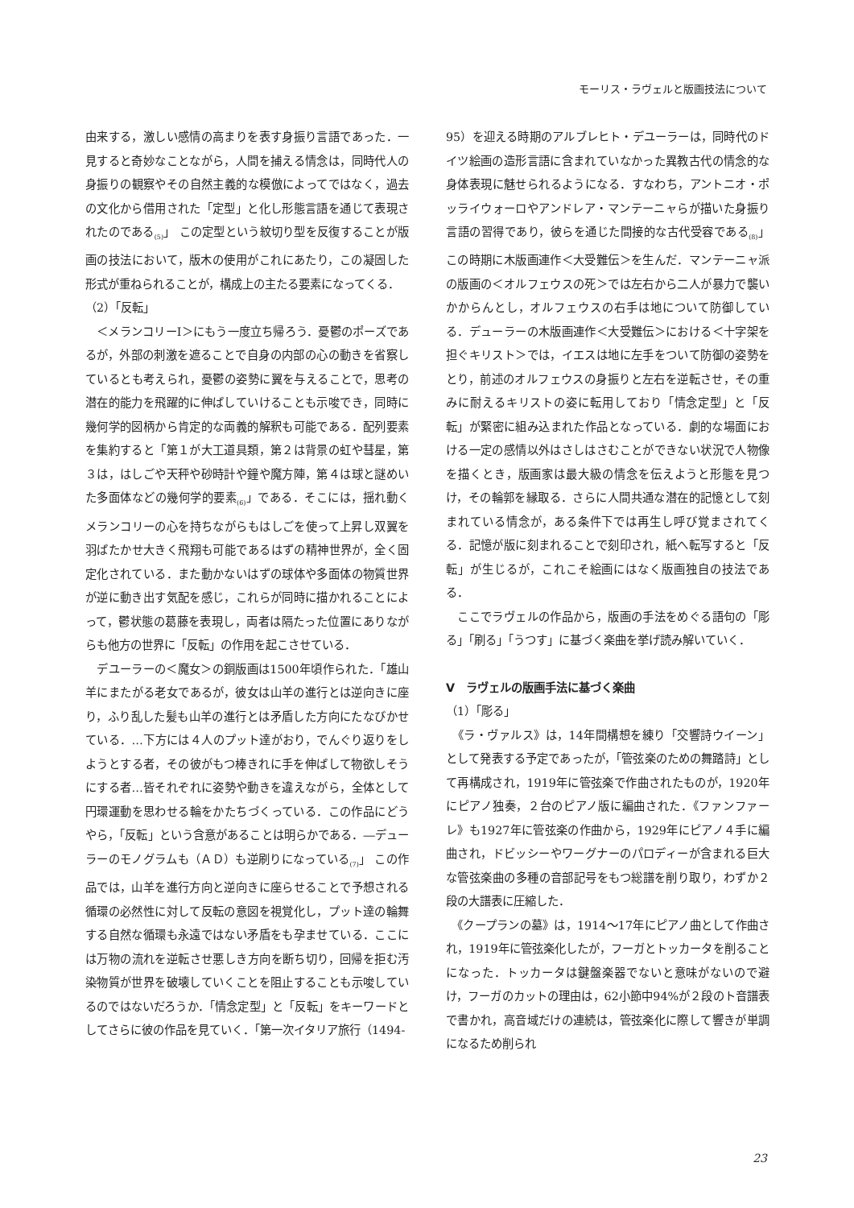モーリス・ラヴェルと版画技法について
由来する，激しい感情の高まりを表す身振り言語であった．一見すると奇妙なことながら，人間を捕える情念は，同時代人の身振りの観察やその自然主義的な模倣によってではなく，過去の文化から借用された「定型」と化し形態言語を通じて表現されたのである<sub>(5)</sub>」 この定型という紋切り型を反復することが版画の技法において，版木の使用がこれにあたり，この凝固した形式が重ねられることが，構成上の主たる要素になってくる．
（2）「反転」
　＜メランコリーⅠ＞にもう一度立ち帰ろう．憂鬱のポーズであるが，外部の刺激を遮ることで自身の内部の心の動きを省察しているとも考えられ，憂鬱の姿勢に翼を与えることで，思考の潜在的能力を飛躍的に伸ばしていけることも示唆でき，同時に幾何学的図柄から肯定的な両義的解釈も可能である．配列要素を集約すると「第１が大工道具類，第２は背景の虹や彗星，第３は，はしごや天秤や砂時計や鐘や魔方陣，第４は球と謎めいた多面体などの幾何学的要素<sub>(6)</sub>」である．そこには，揺れ動くメランコリーの心を持ちながらもはしごを使って上昇し双翼を羽ばたかせ大きく飛翔も可能であるはずの精神世界が，全く固定化されている．また動かないはずの球体や多面体の物質世界が逆に動き出す気配を感じ，これらが同時に描かれることによって，鬱状態の葛藤を表現し，両者は隔たった位置にありながらも他方の世界に「反転」の作用を起こさせている．
　デユーラーの＜魔女＞の銅版画は1500年頃作られた．「雄山羊にまたがる老女であるが，彼女は山羊の進行とは逆向きに座り，ふり乱した髪も山羊の進行とは矛盾した方向にたなびかせている．…下方には４人のプット達がおり，でんぐり返りをしようとする者，その彼がもつ棒きれに手を伸ばして物欲しそうにする者…皆それぞれに姿勢や動きを違えながら，全体として円環運動を思わせる輪をかたちづくっている．この作品にどうやら，「反転」という含意があることは明らかである．―デューラーのモノグラムも（ＡＤ）も逆刷りになっている<sub>(7)</sub>」 この作品では，山羊を進行方向と逆向きに座らせることで予想される循環の必然性に対して反転の意図を視覚化し，プット達の輪舞する自然な循環も永遠ではない矛盾をも孕ませている．ここには万物の流れを逆転させ悪しき方向を断ち切り，回帰を拒む汚染物質が世界を破壊していくことを阻止することも示唆しているのではないだろうか．「情念定型」と「反転」をキーワードとしてさらに彼の作品を見ていく．「第一次イタリア旅行（1494-
95）を迎える時期のアルブレヒト・デユーラーは，同時代のドイツ絵画の造形言語に含まれていなかった異教古代の情念的な身体表現に魅せられるようになる．すなわち，アントニオ・ポッライウォーロやアンドレア・マンテーニャらが描いた身振り言語の習得であり，彼らを通じた間接的な古代受容である<sub>(8)</sub>」この時期に木版画連作＜大受難伝＞を生んだ．マンテーニャ派の版画の＜オルフェウスの死＞では左右から二人が暴力で襲いかからんとし，オルフェウスの右手は地について防御している．デューラーの木版画連作＜大受難伝＞における＜十字架を担ぐキリスト＞では，イエスは地に左手をついて防御の姿勢をとり，前述のオルフェウスの身振りと左右を逆転させ，その重みに耐えるキリストの姿に転用しており「情念定型」と「反転」が緊密に組み込まれた作品となっている．劇的な場面における一定の感情以外はさしはさむことができない状況で人物像を描くとき，版画家は最大級の情念を伝えようと形態を見つけ，その輪郭を縁取る．さらに人間共通な潜在的記憶として刻まれている情念が，ある条件下では再生し呼び覚まされてくる．記憶が版に刻まれることで刻印され，紙へ転写すると「反転」が生じるが，これこそ絵画にはなく版画独自の技法である．
　ここでラヴェルの作品から，版画の手法をめぐる語句の「彫る」「刷る」「うつす」に基づく楽曲を挙げ読み解いていく．
Ⅴ　ラヴェルの版画手法に基づく楽曲
（1）「彫る」
　《ラ・ヴァルス》は，14年間構想を練り「交響詩ウイーン」として発表する予定であったが，「管弦楽のための舞踏詩」として再構成され，1919年に管弦楽で作曲されたものが，1920年にピアノ独奏，２台のピアノ版に編曲された．《ファンファーレ》も1927年に管弦楽の作曲から，1929年にピアノ４手に編曲され，ドビッシーやワーグナーのパロディーが含まれる巨大な管弦楽曲の多種の音部記号をもつ総譜を削り取り，わずか２段の大譜表に圧縮した．
　《クープランの墓》は，1914～17年にピアノ曲として作曲され，1919年に管弦楽化したが，フーガとトッカータを削ることになった．トッカータは鍵盤楽器でないと意味がないので避け，フーガのカットの理由は，62小節中94%が２段のト音譜表で書かれ，高音域だけの連続は，管弦楽化に際して響きが単調になるため削られ
23